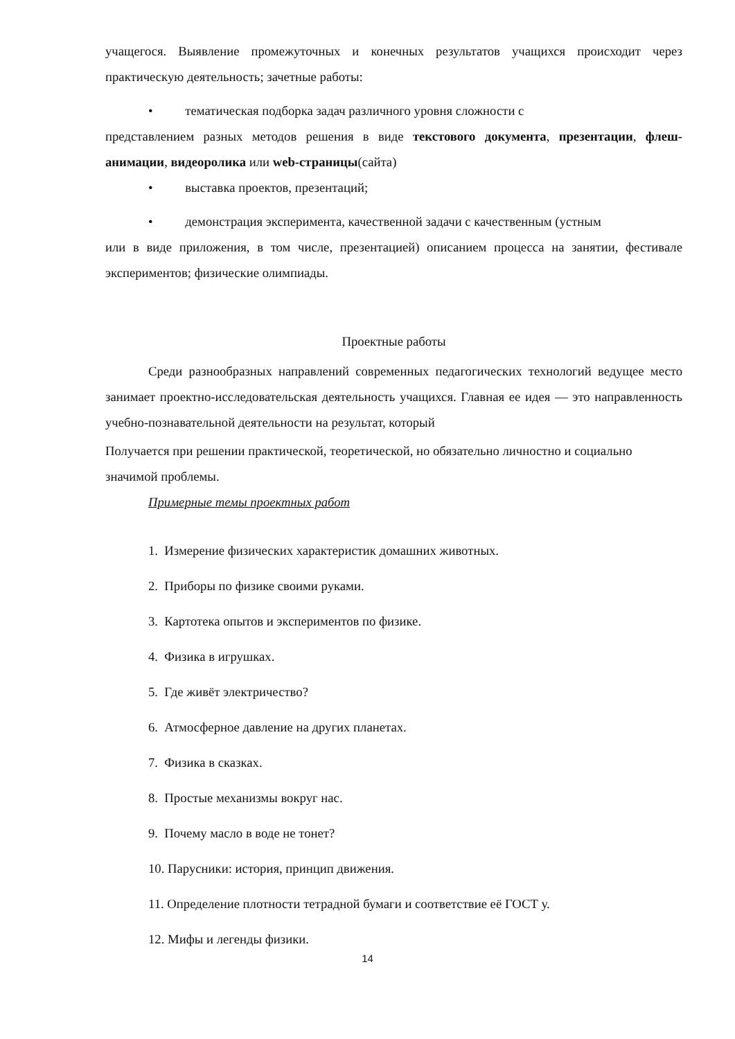учащегося. Выявление промежуточных и конечных результатов учащихся происходит через практическую деятельность; зачетные работы:
• тематическая подборка задач различного уровня сложности с
представлением разных методов решения в виде текстового документа, презентации, флеш-анимации, видеоролика или web-страницы(сайта)
• выставка проектов, презентаций;
• демонстрация эксперимента, качественной задачи с качественным (устным
или в виде приложения, в том числе, презентацией) описанием процесса на занятии, фестивале экспериментов; физические олимпиады.
Проектные работы
Среди разнообразных направлений современных педагогических технологий ведущее место занимает проектно-исследовательская деятельность учащихся. Главная ее идея — это направленность учебно-познавательной деятельности на результат, который
Получается при решении практической, теоретической, но обязательно личностно и социально значимой проблемы.
Примерные темы проектных работ
1. Измерение физических характеристик домашних животных.
2. Приборы по физике своими руками.
3. Картотека опытов и экспериментов по физике.
4. Физика в игрушках.
5. Где живёт электричество?
6. Атмосферное давление на других планетах.
7. Физика в сказках.
8. Простые механизмы вокруг нас.
9. Почему масло в воде не тонет?
10. Парусники: история, принцип движения.
11. Определение плотности тетрадной бумаги и соответствие её ГОСТ у.
12. Мифы и легенды физики.
14